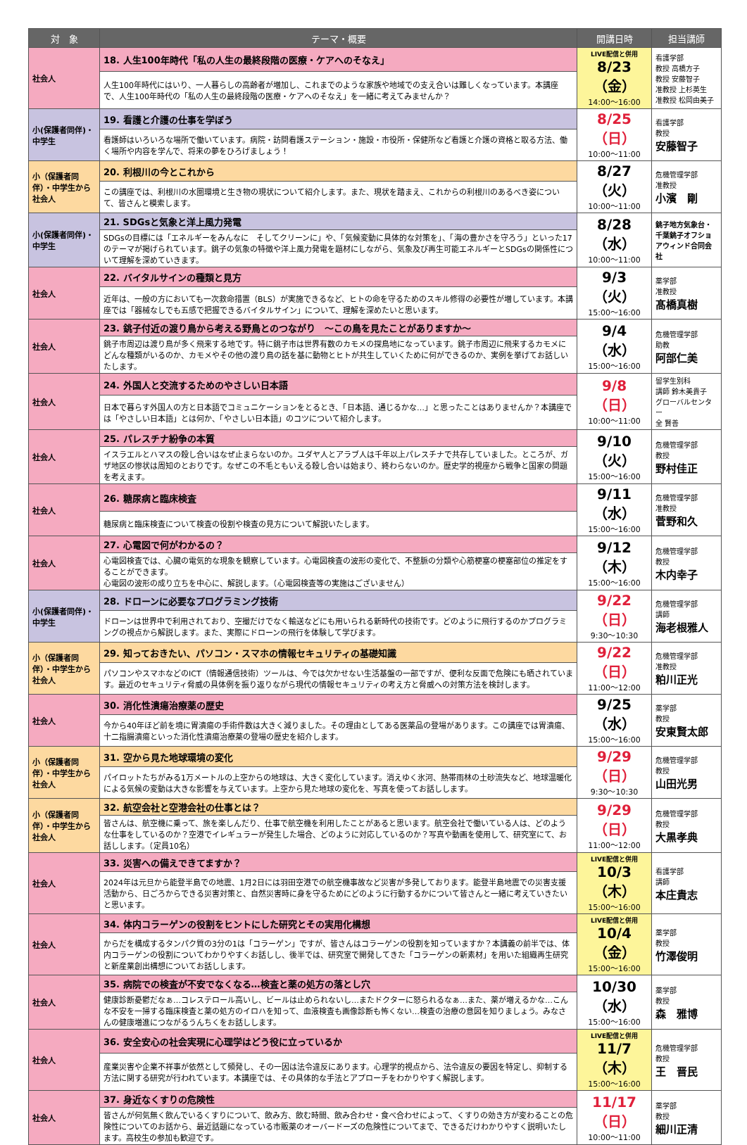| 対 象 | テーマ・概要 | 開講日時 | 担当講師 |
| --- | --- | --- | --- |
| 社会人 | 18. 人生100年時代「私の人生の最終段階の医療・ケアへのそなえ」 | LIVE配信と併用 8/23（金） 14:00～16:00 | 看護学部 教授 高橋方子 教授 安藤智子 准教授 上杉英生 准教授 松岡由美子 |
| | 人生100年時代にはいり、一人暮らしの高齢者が増加し、これまでのような家族や地域での支え合いは難しくなっています。本講座で、人生100年時代の「私の人生の最終段階の医療・ケアへのそなえ」を一緒に考えてみませんか？ | | |
| 小(保護者同伴)・中学生 | 19. 看護と介護の仕事を学ぼう | 8/25（日） 10:00～11:00 | 看護学部 教授 安藤智子 |
| | 看護師はいろいろな場所で働いています。病院・訪問看護ステーション・施設・市役所・保健所など看護と介護の資格と取る方法、働く場所や内容を学んで、将来の夢をひろげましょう！ | | |
| 小（保護者同伴）・中学生から社会人 | 20. 利根川の今とこれから | 8/27（火） 10:00～11:00 | 危機管理学部 准教授 小濱 剛 |
| | この講座では、利根川の水圏環境と生き物の現状について紹介します。また、現状を踏まえ、これからの利根川のあるべき姿について、皆さんと模索します。 | | |
| 小(保護者同伴)・中学生 | 21. SDGsと気象と洋上風力発電 | 8/28（水） 10:00～11:00 | 銚子地方気象台・千葉銚子オフショアウィンド合同会社 |
| | SDGsの目標には「エネルギーをみんなに そしてクリーンに」や、「気候変動に具体的な対策を」、「海の豊かさを守ろう」といった17のテーマが掲げられています。銚子の気象の特徴や洋上風力発電を題材にしながら、気象及び再生可能エネルギーとSDGsの関係性について理解を深めていきます。 | | |
| 社会人 | 22. バイタルサインの種類と見方 | 9/3（火） 15:00～16:00 | 薬学部 准教授 髙橋真樹 |
| | 近年は、一般の方においても一次救命措置（BLS）が実施できるなど、ヒトの命を守るためのスキル修得の必要性が増しています。本講座では「器械なしでも五感で把握できるバイタルサイン」について、理解を深めたいと思います。 | | |
| 社会人 | 23. 銚子付近の渡り鳥から考える野鳥とのつながり ～この鳥を見たことがありますか～ | 9/4（水） 15:00～16:00 | 危機管理学部 助教 阿部仁美 |
| | 銚子市周辺は渡り鳥が多く飛来する地です。特に銚子市は世界有数のカモメの探鳥地になっています。銚子市周辺に飛来するカモメにどんな種類がいるのか、カモメやその他の渡り鳥の話を基に動物とヒトが共生していくために何ができるのか、実例を挙げてお話しいたします。 | | |
| 社会人 | 24. 外国人と交流するためのやさしい日本語 | 9/8（日） 10:00～11:00 | 留学生別科 講師 鈴木美貴子 グローバルセンター 全 賢善 |
| | 日本で暮らす外国人の方と日本語でコミュニケーションをとるとき、「日本語、通じるかな…」と思ったことはありませんか？本講座では「やさしい日本語」とは何か、「やさしい日本語」のコツについて紹介します。 | | |
| 社会人 | 25. パレスチナ紛争の本質 | 9/10（火） 15:00～16:00 | 危機管理学部 教授 野村佳正 |
| | イスラエルとハマスの殺し合いはなぜ止まらないのか。ユダヤ人とアラブ人は千年以上パレスチナで共存していました。ところが、ガザ地区の惨状は周知のとおりです。なぜこの不毛ともいえる殺し合いは始まり、終わらないのか。歴史学的視座から戦争と国家の問題を考えます。 | | |
| 社会人 | 26. 糖尿病と臨床検査 | 9/11（水） 15:00～16:00 | 危機管理学部 准教授 菅野和久 |
| | 糖尿病と臨床検査について検査の役割や検査の見方について解説いたします。 | | |
| 社会人 | 27. 心電図で何がわかるの？ | 9/12（木） 15:00～16:00 | 危機管理学部 教授 木内幸子 |
| | 心電図検査では、心臓の電気的な現象を観察しています。心電図検査の波形の変化で、不整脈の分類や心筋梗塞の梗塞部位の推定をすることができます。 心電図の波形の成り立ちを中心に、解説します。（心電図検査等の実施はございません） | | |
| 小(保護者同伴)・中学生 | 28. ドローンに必要なプログラミング技術 | 9/22（日） 9:30～10:30 | 危機管理学部 講師 海老根雅人 |
| | ドローンは世界中で利用されており、空撮だけでなく輸送などにも用いられる新時代の技術です。どのように飛行するのかプログラミングの視点から解説します。また、実際にドローンの飛行を体験して学びます。 | | |
| 小（保護者同伴）・中学生から社会人 | 29. 知っておきたい、パソコン・スマホの情報セキュリティの基礎知識 | 9/22（日） 11:00～12:00 | 危機管理学部 准教授 粕川正光 |
| | パソコンやスマホなどのICT（情報通信技術）ツールは、今では欠かせない生活基盤の一部ですが、便利な反面で危険にも晒されています。最近のセキュリティ脅威の具体例を振り返りながら現代の情報セキュリティの考え方と脅威への対策方法を検討します。 | | |
| 社会人 | 30. 消化性潰瘍治療薬の歴史 | 9/25（水） 15:00～16:00 | 薬学部 教授 安東賢太郎 |
| | 今から40年ほど前を境に胃潰瘍の手術件数は大きく減りました。その理由としてある医薬品の登場があります。この講座では胃潰瘍、十二指腸潰瘍といった消化性潰瘍治療薬の登場の歴史を紹介します。 | | |
| 小（保護者同伴）・中学生から社会人 | 31. 空から見た地球環境の変化 | 9/29（日） 9:30～10:30 | 危機管理学部 教授 山田光男 |
| | パイロットたちがみる1万メートルの上空からの地球は、大きく変化しています。消えゆく氷河、熱帯雨林の土砂流失など、地球温暖化による気候の変動は大きな影響を与えています。上空から見た地球の変化を、写真を使ってお話しします。 | | |
| 小（保護者同伴）・中学生から社会人 | 32. 航空会社と空港会社の仕事とは？ | 9/29（日） 11:00～12:00 | 危機管理学部 教授 大黒孝典 |
| | 皆さんは、航空機に乗って、旅を楽しんだり、仕事で航空機を利用したことがあると思います。航空会社で働いている人は、どのような仕事をしているのか？空港でイレギュラーが発生した場合、どのように対応しているのか？写真や動画を使用して、研究室にて、お話しします。（定員10名） | | |
| 社会人 | 33. 災害への備えできてますか？ | LIVE配信と併用 10/3（木） 15:00～16:00 | 看護学部 講師 本庄貴志 |
| | 2024年は元旦から能登半島での地震、1月2日には羽田空港での航空機事故など災害が多発しております。能登半島地震での災害支援活動から、日ごろからできる災害対策と、自然災害時に身を守るためにどのように行動するかについて皆さんと一緒に考えていきたいと思います。 | | |
| 社会人 | 34. 体内コラーゲンの役割をヒントにした研究とその実用化構想 | LIVE配信と併用 10/4（金） 15:00～16:00 | 薬学部 教授 竹澤俊明 |
| | からだを構成するタンパク質の3分の1は「コラーゲン」ですが、皆さんはコラーゲンの役割を知っていますか？本講義の前半では、体内コラーゲンの役割についてわかりやすくお話しし、後半では、研究室で開発してきた「コラーゲンの新素材」を用いた組織再生研究と新産業創出構想についてお話しします。 | | |
| 社会人 | 35. 病院での検査が不安でなくなる…検査と薬の処方の落とし穴 | 10/30（水） 15:00～16:00 | 薬学部 教授 森 雅博 |
| | 健康診断憂鬱だなぁ…コレステロール高いし、ビールは止められないし…またドクターに怒られるなぁ…また、薬が増えるかな…こんな不安を一掃する臨床検査と薬の処方のイロハを知って、血液検査も画像診断も怖くない…検査の治療の意図を知りましょう。みなさんの健康増進につながるうんちくをお話しします。 | | |
| 社会人 | 36. 安全安心の社会実現に心理学はどう役に立っているか | LIVE配信と併用 11/7（木） 15:00～16:00 | 危機管理学部 教授 王 晋民 |
| | 産業災害や企業不祥事が依然として頻発し、その一因は法令違反にあります。心理学的視点から、法令違反の要因を特定し、抑制する方法に関する研究が行われています。本講座では、その具体的な手法とアプローチをわかりやすく解説します。 | | |
| 社会人 | 37. 身近なくすりの危険性 | 11/17（日） 10:00～11:00 | 薬学部 教授 細川正清 |
| | 皆さんが何気無く飲んでいるくすりについて、飲み方、飲む時間、飲み合わせ・食べ合わせによって、くすりの効き方が変わることの危険性についてのお話から、最近話題になっている市販薬のオーバードーズの危険性についてまで、できるだけわかりやすく説明いたします。高校生の参加も歓迎です。 | | |